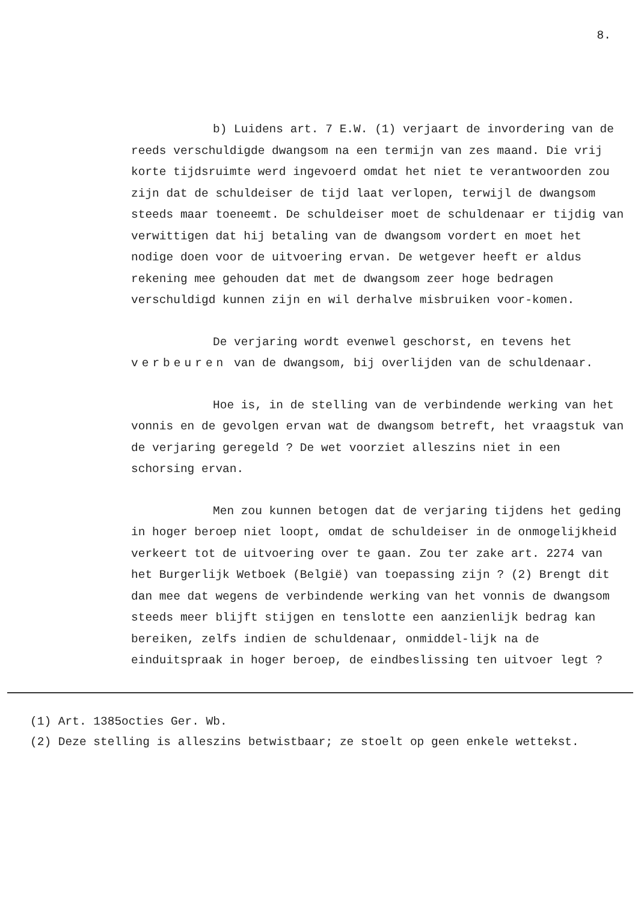8.
b) Luidens art. 7 E.W. (1) verjaart de invordering van de reeds verschuldigde dwangsom na een termijn van zes maand. Die vrij korte tijdsruimte werd ingevoerd omdat het niet te verantwoorden zou zijn dat de schuldeiser de tijd laat verlopen, terwijl de dwangsom steeds maar toeneemt. De schuldeiser moet de schuldenaar er tijdig van verwittigen dat hij betaling van de dwangsom vordert en moet het nodige doen voor de uitvoering ervan. De wetgever heeft er aldus rekening mee gehouden dat met de dwangsom zeer hoge bedragen verschuldigd kunnen zijn en wil derhalve misbruiken voor-komen.
De verjaring wordt evenwel geschorst, en tevens het verbeuren van de dwangsom, bij overlijden van de schuldenaar.
Hoe is, in de stelling van de verbindende werking van het vonnis en de gevolgen ervan wat de dwangsom betreft, het vraagstuk van de verjaring geregeld ? De wet voorziet alleszins niet in een schorsing ervan.
Men zou kunnen betogen dat de verjaring tijdens het geding in hoger beroep niet loopt, omdat de schuldeiser in de onmogelijkheid verkeert tot de uitvoering over te gaan. Zou ter zake art. 2274 van het Burgerlijk Wetboek (België) van toepassing zijn ? (2) Brengt dit dan mee dat wegens de verbindende werking van het vonnis de dwangsom steeds meer blijft stijgen en tenslotte een aanzienlijk bedrag kan bereiken, zelfs indien de schuldenaar, onmiddel-lijk na de einduitspraak in hoger beroep, de eindbeslissing ten uitvoer legt ?
(1) Art. 1385octies Ger. Wb.
(2) Deze stelling is alleszins betwistbaar; ze stoelt op geen enkele wettekst.